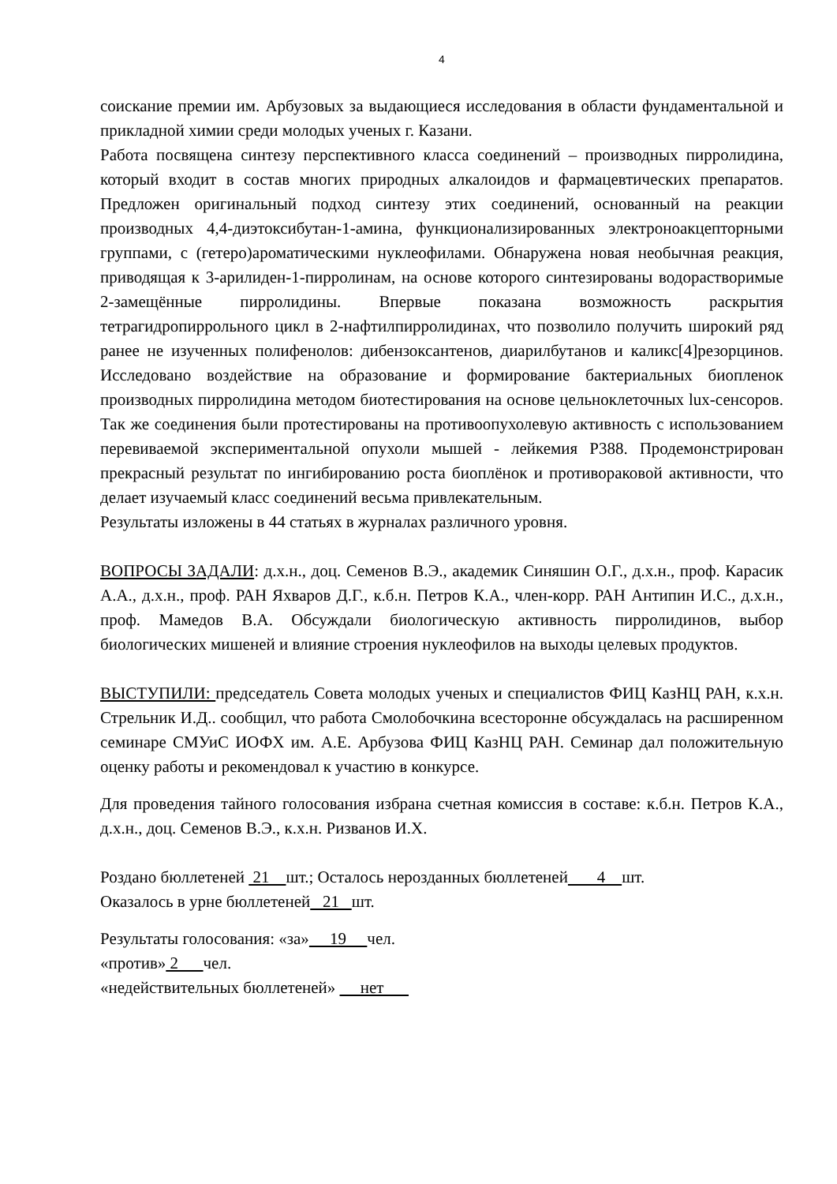4
соискание премии им. Арбузовых за выдающиеся исследования в области фундаментальной и прикладной химии среди молодых ученых г. Казани.
Работа посвящена синтезу перспективного класса соединений – производных пирролидина, который входит в состав многих природных алкалоидов и фармацевтических препаратов. Предложен оригинальный подход синтезу этих соединений, основанный на реакции производных 4,4-диэтоксибутан-1-амина, функционализированных электроноакцепторными группами, с (гетеро)ароматическими нуклеофилами. Обнаружена новая необычная реакция, приводящая к 3-арилиден-1-пирролинам, на основе которого синтезированы водорастворимые 2-замещённые пирролидины. Впервые показана возможность раскрытия тетрагидропиррольного цикл в 2-нафтилпирролидинах, что позволило получить широкий ряд ранее не изученных полифенолов: дибензоксантенов, диарилбутанов и каликс[4]резорцинов. Исследовано воздействие на образование и формирование бактериальных биопленок производных пирролидина методом биотестирования на основе цельноклеточных lux-сенсоров. Так же соединения были протестированы на противоопухолевую активность с использованием перевиваемой экспериментальной опухоли мышей - лейкемия Р388. Продемонстрирован прекрасный результат по ингибированию роста биоплёнок и противораковой активности, что делает изучаемый класс соединений весьма привлекательным.
Результаты изложены в 44 статьях в журналах различного уровня.
ВОПРОСЫ ЗАДАЛИ: д.х.н., доц. Семенов В.Э., академик Синяшин О.Г., д.х.н., проф. Карасик А.А., д.х.н., проф. РАН Яхваров Д.Г., к.б.н. Петров К.А., член-корр. РАН Антипин И.С., д.х.н., проф. Мамедов В.А. Обсуждали биологическую активность пирролидинов, выбор биологических мишеней и влияние строения нуклеофилов на выходы целевых продуктов.
ВЫСТУПИЛИ: председатель Совета молодых ученых и специалистов ФИЦ КазНЦ РАН, к.х.н. Стрельник И.Д.. сообщил, что работа Смолобочкина всесторонне обсуждалась на расширенном семинаре СМУиС ИОФХ им. А.Е. Арбузова ФИЦ КазНЦ РАН. Семинар дал положительную оценку работы и рекомендовал к участию в конкурсе.
Для проведения тайного голосования избрана счетная комиссия в составе: к.б.н. Петров К.А., д.х.н., доц. Семенов В.Э., к.х.н. Ризванов И.Х.
Роздано бюллетеней 21 шт.; Осталось нерозданных бюллетеней 4 шт.
Оказалось в урне бюллетеней 21 шт.
Результаты голосования: «за» 19 чел.
«против» 2 чел.
«недействительных бюллетеней» нет